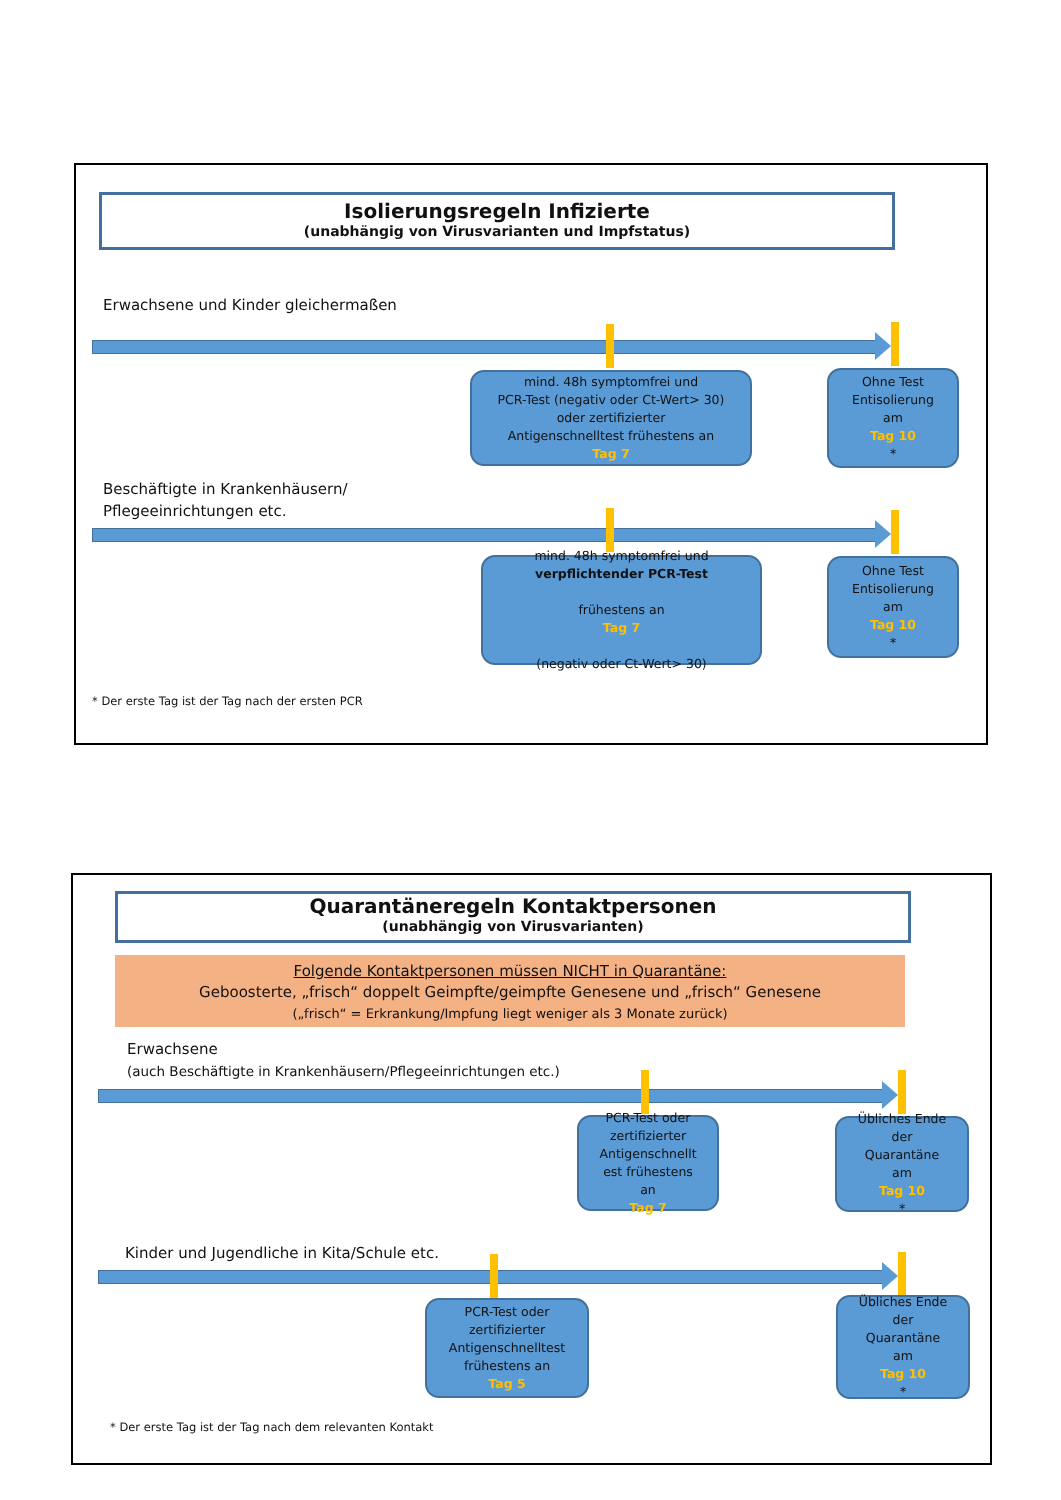Isolierungsregeln Infizierte
(unabhängig von Virusvarianten und Impfstatus)
Erwachsene und Kinder gleichermaßen
mind. 48h symptomfrei und
PCR-Test (negativ oder Ct-Wert> 30)
oder zertifizierter
Antigenschnelltest frühestens an
Tag 7
Ohne Test
Entisolierung
am
Tag 10
*
Beschäftigte in Krankenhäusern/
Pflegeeinrichtungen etc.
mind. 48h symptomfrei und
verpflichtender PCR-Test
frühestens an
Tag 7
(negativ oder Ct-Wert> 30)
Ohne Test
Entisolierung
am
Tag 10
*
* Der erste Tag ist der Tag nach der ersten PCR
Quarantäneregeln Kontaktpersonen
(unabhängig von Virusvarianten)
Folgende Kontaktpersonen müssen NICHT in Quarantäne:
Geboosterte, „frisch“ doppelt Geimpfte/geimpfte Genesene und „frisch“ Genesene
(„frisch“ = Erkrankung/Impfung liegt weniger als 3 Monate zurück)
Erwachsene
(auch Beschäftigte in Krankenhäusern/Pflegeeinrichtungen etc.)
PCR-Test oder
zertifizierter
Antigenschnellt
est frühestens
an
Tag 7
Übliches Ende
der
Quarantäne
am
Tag 10
*
Kinder und Jugendliche in Kita/Schule etc.
PCR-Test oder
zertifizierter
Antigenschnelltest
frühestens an
Tag 5
Übliches Ende
der
Quarantäne
am
Tag 10
*
* Der erste Tag ist der Tag nach dem relevanten Kontakt